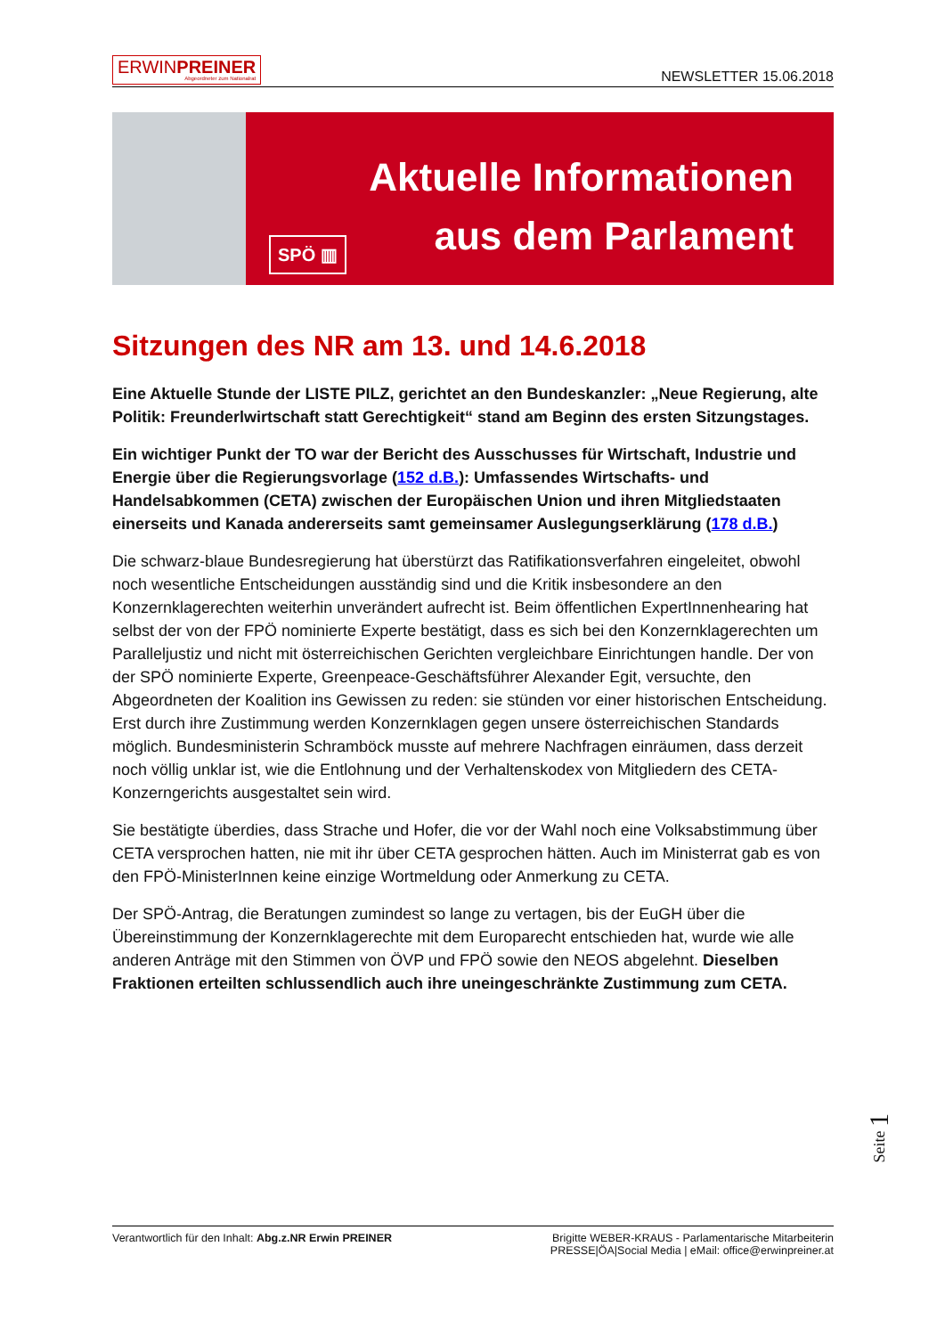ERWINPREINER
Abgeordneter zum Nationalrat
NEWSLETTER 15.06.2018
Aktuelle Informationen
aus dem Parlament
SPÖ ▥
Sitzungen des NR am 13. und 14.6.2018
Eine Aktuelle Stunde der LISTE PILZ, gerichtet an den Bundeskanzler: „Neue Regierung, alte Politik: Freunderlwirtschaft statt Gerechtigkeit“ stand am Beginn des ersten Sitzungstages.
Ein wichtiger Punkt der TO war der Bericht des Ausschusses für Wirtschaft, Industrie und Energie über die Regierungsvorlage (152 d.B.): Umfassendes Wirtschafts- und Handelsabkommen (CETA) zwischen der Europäischen Union und ihren Mitgliedstaaten einerseits und Kanada andererseits samt gemeinsamer Auslegungserklärung (178 d.B.)
Die schwarz-blaue Bundesregierung hat überstürzt das Ratifikationsverfahren eingeleitet, obwohl noch wesentliche Entscheidungen ausständig sind und die Kritik insbesondere an den Konzernklagerechten weiterhin unverändert aufrecht ist. Beim öffentlichen ExpertInnenhearing hat selbst der von der FPÖ nominierte Experte bestätigt, dass es sich bei den Konzernklagerechten um Paralleljustiz und nicht mit österreichischen Gerichten vergleichbare Einrichtungen handle. Der von der SPÖ nominierte Experte, Greenpeace-Geschäftsführer Alexander Egit, versuchte, den Abgeordneten der Koalition ins Gewissen zu reden: sie stünden vor einer historischen Entscheidung. Erst durch ihre Zustimmung werden Konzernklagen gegen unsere österreichischen Standards möglich. Bundesministerin Schramböck musste auf mehrere Nachfragen einräumen, dass derzeit noch völlig unklar ist, wie die Entlohnung und der Verhaltenskodex von Mitgliedern des CETA-Konzerngerichts ausgestaltet sein wird.
Sie bestätigte überdies, dass Strache und Hofer, die vor der Wahl noch eine Volksabstimmung über CETA versprochen hatten, nie mit ihr über CETA gesprochen hätten. Auch im Ministerrat gab es von den FPÖ-MinisterInnen keine einzige Wortmeldung oder Anmerkung zu CETA.
Der SPÖ-Antrag, die Beratungen zumindest so lange zu vertagen, bis der EuGH über die Übereinstimmung der Konzernklagerechte mit dem Europarecht entschieden hat, wurde wie alle anderen Anträge mit den Stimmen von ÖVP und FPÖ sowie den NEOS abgelehnt. Dieselben Fraktionen erteilten schlussendlich auch ihre uneingeschränkte Zustimmung zum CETA.
Seite 1
Verantwortlich für den Inhalt: Abg.z.NR Erwin PREINER
Brigitte WEBER-KRAUS - Parlamentarische Mitarbeiterin
PRESSE|ÖA|Social Media | eMail: office@erwinpreiner.at